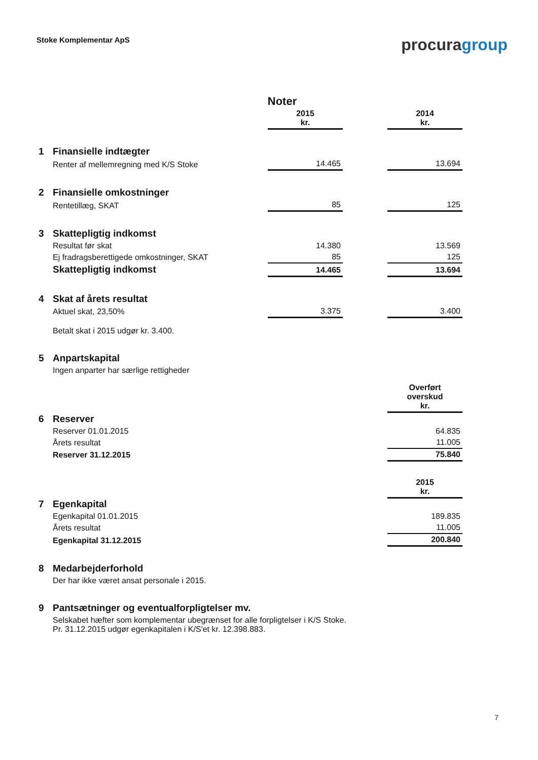Stoke Komplementar ApS
procuragroup
Noter
| | | 2015 kr. | | 2014 kr. |
| 1 | Finansielle indtægter | | | |
| | Renter af mellemregning med K/S Stoke | 14.465 | | 13.694 |
| 2 | Finansielle omkostninger | | | |
| | Rentetillæg, SKAT | 85 | | 125 |
| 3 | Skattepligtig indkomst | | | |
| | Resultat før skat | 14.380 | | 13.569 |
| | Ej fradragsberettigede omkostninger, SKAT | 85 | | 125 |
| | Skattepligtig indkomst | 14.465 | | 13.694 |
| 4 | Skat af årets resultat | | | |
| | Aktuel skat, 23,50% | 3.375 | | 3.400 |
| | Betalt skat i 2015 udgør kr. 3.400. | | | |
| 5 | Anpartskapital | | | |
| | Ingen anparter har særlige rettigheder | | | |
| | | | | Overført overskud kr. |
| 6 | Reserver | | | |
| | Reserver 01.01.2015 | | | 64.835 |
| | Årets resultat | | | 11.005 |
| | Reserver 31.12.2015 | | | 75.840 |
| | | | | 2015 kr. |
| 7 | Egenkapital | | | |
| | Egenkapital 01.01.2015 | | | 189.835 |
| | Årets resultat | | | 11.005 |
| | Egenkapital 31.12.2015 | | | 200.840 |
| 8 | Medarbejderforhold | | | |
| | Der har ikke været ansat personale i 2015. | | | |
| 9 | Pantsætninger og eventualforpligtelser mv. | | | |
| | Selskabet hæfter som komplementar ubegrænset for alle forpligtelser i K/S Stoke. Pr. 31.12.2015 udgør egenkapitalen i K/S'et kr. 12.398.883. | | | |
7